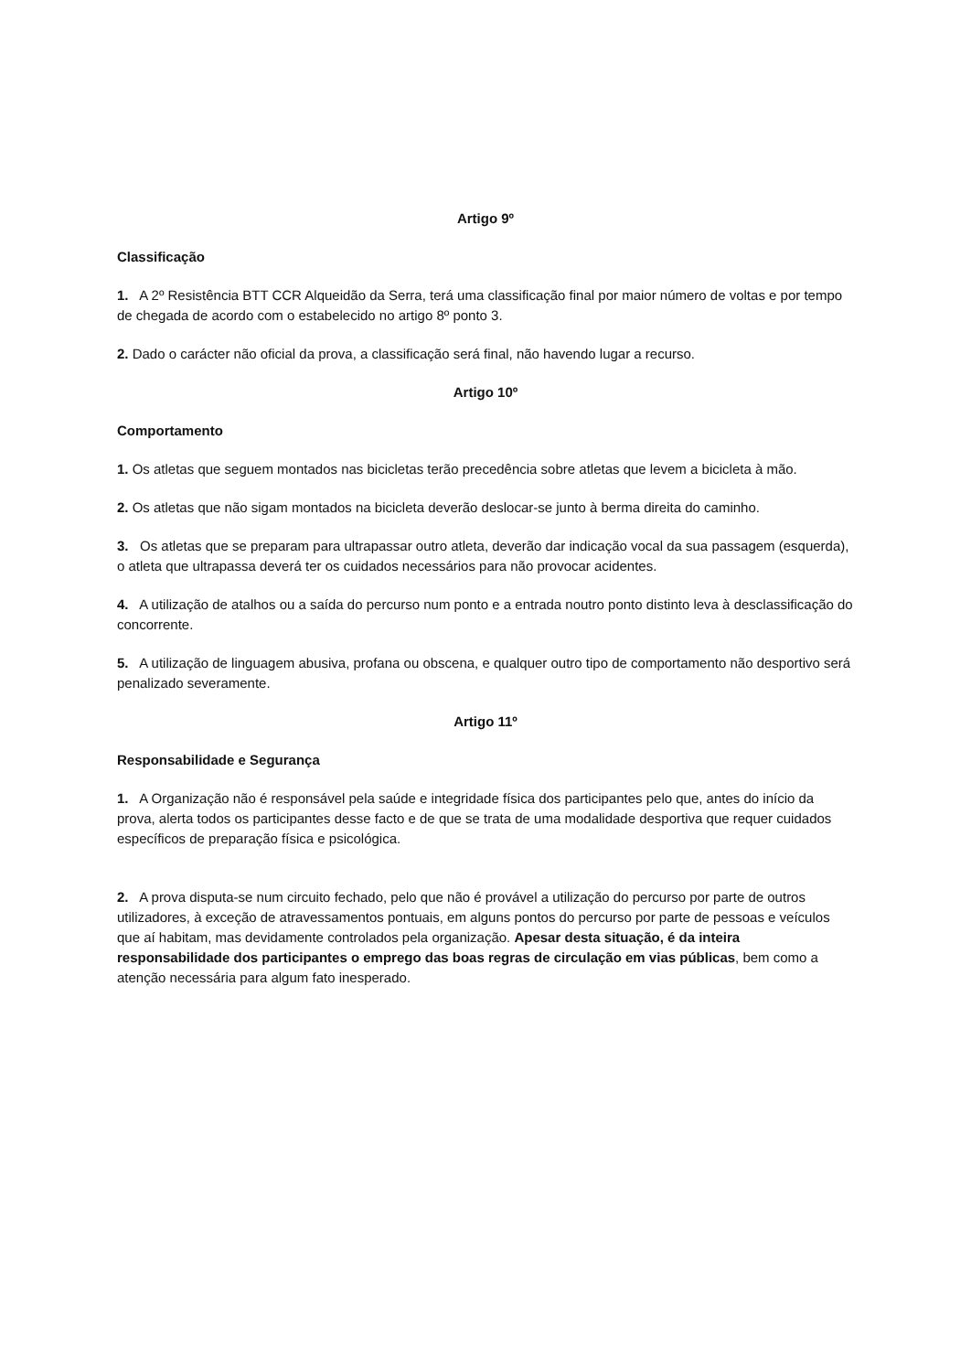Artigo 9º
Classificação
1. A 2º Resistência BTT CCR Alqueidão da Serra, terá uma classificação final por maior número de voltas e por tempo de chegada de acordo com o estabelecido no artigo 8º ponto 3.
2. Dado o carácter não oficial da prova, a classificação será final, não havendo lugar a recurso.
Artigo 10º
Comportamento
1. Os atletas que seguem montados nas bicicletas terão precedência sobre atletas que levem a bicicleta à mão.
2. Os atletas que não sigam montados na bicicleta deverão deslocar-se junto à berma direita do caminho.
3. Os atletas que se preparam para ultrapassar outro atleta, deverão dar indicação vocal da sua passagem (esquerda), o atleta que ultrapassa deverá ter os cuidados necessários para não provocar acidentes.
4. A utilização de atalhos ou a saída do percurso num ponto e a entrada noutro ponto distinto leva à desclassificação do concorrente.
5. A utilização de linguagem abusiva, profana ou obscena, e qualquer outro tipo de comportamento não desportivo será penalizado severamente.
Artigo 11º
Responsabilidade e Segurança
1. A Organização não é responsável pela saúde e integridade física dos participantes pelo que, antes do início da prova, alerta todos os participantes desse facto e de que se trata de uma modalidade desportiva que requer cuidados específicos de preparação física e psicológica.
2. A prova disputa-se num circuito fechado, pelo que não é provável a utilização do percurso por parte de outros utilizadores, à exceção de atravessamentos pontuais, em alguns pontos do percurso por parte de pessoas e veículos que aí habitam, mas devidamente controlados pela organização. Apesar desta situação, é da inteira responsabilidade dos participantes o emprego das boas regras de circulação em vias públicas, bem como a atenção necessária para algum fato inesperado.